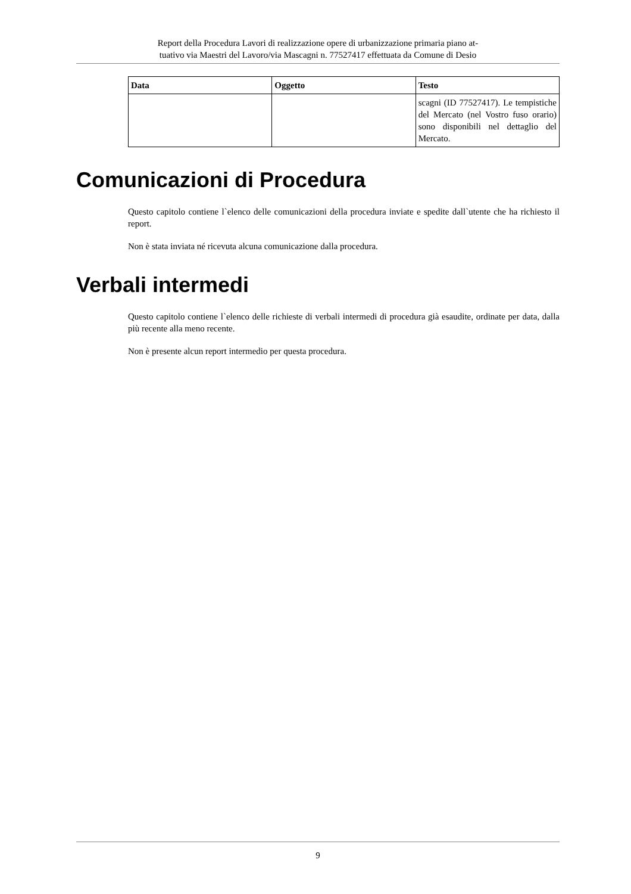Report della Procedura Lavori di realizzazione opere di urbanizzazione primaria piano at-
tuativo via Maestri del Lavoro/via Mascagni n. 77527417 effettuata da Comune di Desio
| Data | Oggetto | Testo |
| --- | --- | --- |
| | | scagni (ID 77527417). Le tempistiche del Mercato (nel Vostro fuso orario) sono disponibili nel dettaglio del Mercato. |
Comunicazioni di Procedura
Questo capitolo contiene l`elenco delle comunicazioni della procedura inviate e spedite dall`utente che ha richiesto il report.
Non è stata inviata né ricevuta alcuna comunicazione dalla procedura.
Verbali intermedi
Questo capitolo contiene l`elenco delle richieste di verbali intermedi di procedura già esaudite, ordinate per data, dalla più recente alla meno recente.
Non è presente alcun report intermedio per questa procedura.
9